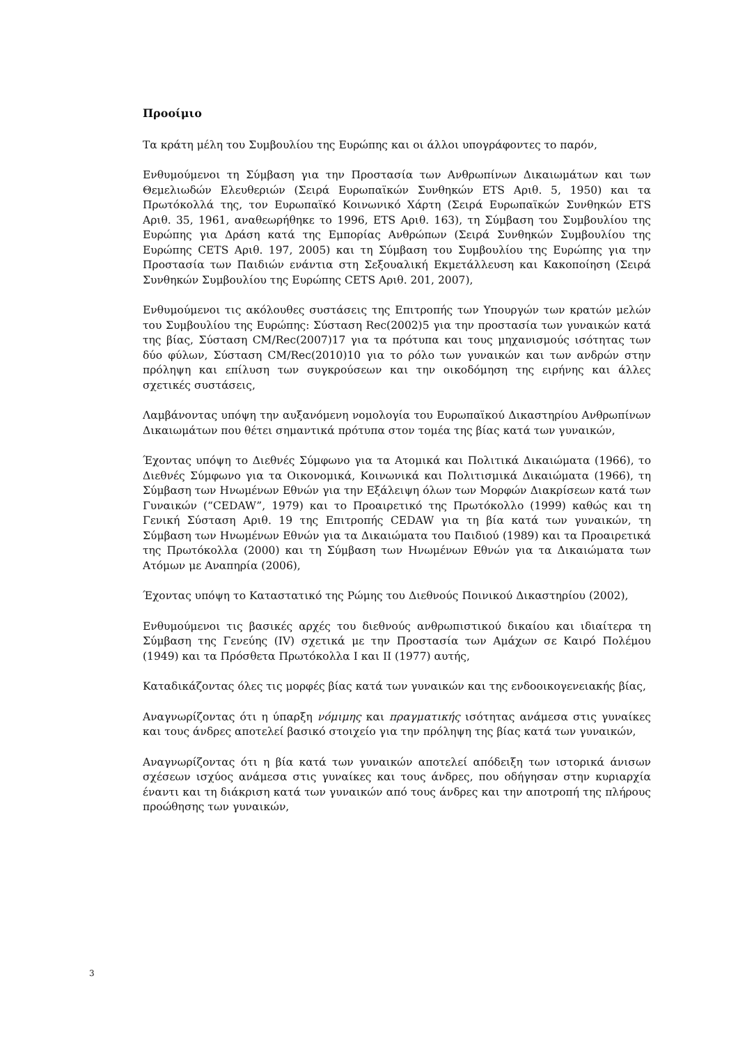Προοίμιο
Τα κράτη μέλη του Συμβουλίου της Ευρώπης και οι άλλοι υπογράφοντες το παρόν,
Ενθυμούμενοι τη Σύμβαση για την Προστασία των Ανθρωπίνων Δικαιωμάτων και των Θεμελιωδών Ελευθεριών (Σειρά Ευρωπαϊκών Συνθηκών ETS Αριθ. 5, 1950) και τα Πρωτόκολλά της, τον Ευρωπαϊκό Κοινωνικό Χάρτη (Σειρά Ευρωπαϊκών Συνθηκών ETS Αριθ. 35, 1961, αναθεωρήθηκε το 1996, ETS Αριθ. 163), τη Σύμβαση του Συμβουλίου της Ευρώπης για Δράση κατά της Εμπορίας Ανθρώπων (Σειρά Συνθηκών Συμβουλίου της Ευρώπης CETS Αριθ. 197, 2005) και τη Σύμβαση του Συμβουλίου της Ευρώπης για την Προστασία των Παιδιών ενάντια στη Σεξουαλική Εκμετάλλευση και Κακοποίηση (Σειρά Συνθηκών Συμβουλίου της Ευρώπης CETS Αριθ. 201, 2007),
Ενθυμούμενοι τις ακόλουθες συστάσεις της Επιτροπής των Υπουργών των κρατών μελών του Συμβουλίου της Ευρώπης: Σύσταση Rec(2002)5 για την προστασία των γυναικών κατά της βίας, Σύσταση CM/Rec(2007)17 για τα πρότυπα και τους μηχανισμούς ισότητας των δύο φύλων, Σύσταση CM/Rec(2010)10 για το ρόλο των γυναικών και των ανδρών στην πρόληψη και επίλυση των συγκρούσεων και την οικοδόμηση της ειρήνης και άλλες σχετικές συστάσεις,
Λαμβάνοντας υπόψη την αυξανόμενη νομολογία του Ευρωπαϊκού Δικαστηρίου Ανθρωπίνων Δικαιωμάτων που θέτει σημαντικά πρότυπα στον τομέα της βίας κατά των γυναικών,
Έχοντας υπόψη το Διεθνές Σύμφωνο για τα Ατομικά και Πολιτικά Δικαιώματα (1966), το Διεθνές Σύμφωνο για τα Οικονομικά, Κοινωνικά και Πολιτισμικά Δικαιώματα (1966), τη Σύμβαση των Ηνωμένων Εθνών για την Εξάλειψη όλων των Μορφών Διακρίσεων κατά των Γυναικών (“CEDAW”, 1979) και το Προαιρετικό της Πρωτόκολλο (1999) καθώς και τη Γενική Σύσταση Αριθ. 19 της Επιτροπής CEDAW για τη βία κατά των γυναικών, τη Σύμβαση των Ηνωμένων Εθνών για τα Δικαιώματα του Παιδιού (1989) και τα Προαιρετικά της Πρωτόκολλα (2000) και τη Σύμβαση των Ηνωμένων Εθνών για τα Δικαιώματα των Ατόμων με Αναπηρία (2006),
Έχοντας υπόψη το Καταστατικό της Ρώμης του Διεθνούς Ποινικού Δικαστηρίου (2002),
Ενθυμούμενοι τις βασικές αρχές του διεθνούς ανθρωπιστικού δικαίου και ιδιαίτερα τη Σύμβαση της Γενεύης (IV) σχετικά με την Προστασία των Αμάχων σε Καιρό Πολέμου (1949) και τα Πρόσθετα Πρωτόκολλα I και II (1977) αυτής,
Καταδικάζοντας όλες τις μορφές βίας κατά των γυναικών και της ενδοοικογενειακής βίας,
Αναγνωρίζοντας ότι η ύπαρξη νόμιμης και πραγματικής ισότητας ανάμεσα στις γυναίκες και τους άνδρες αποτελεί βασικό στοιχείο για την πρόληψη της βίας κατά των γυναικών,
Αναγνωρίζοντας ότι η βία κατά των γυναικών αποτελεί απόδειξη των ιστορικά άνισων σχέσεων ισχύος ανάμεσα στις γυναίκες και τους άνδρες, που οδήγησαν στην κυριαρχία έναντι και τη διάκριση κατά των γυναικών από τους άνδρες και την αποτροπή της πλήρους προώθησης των γυναικών,
3